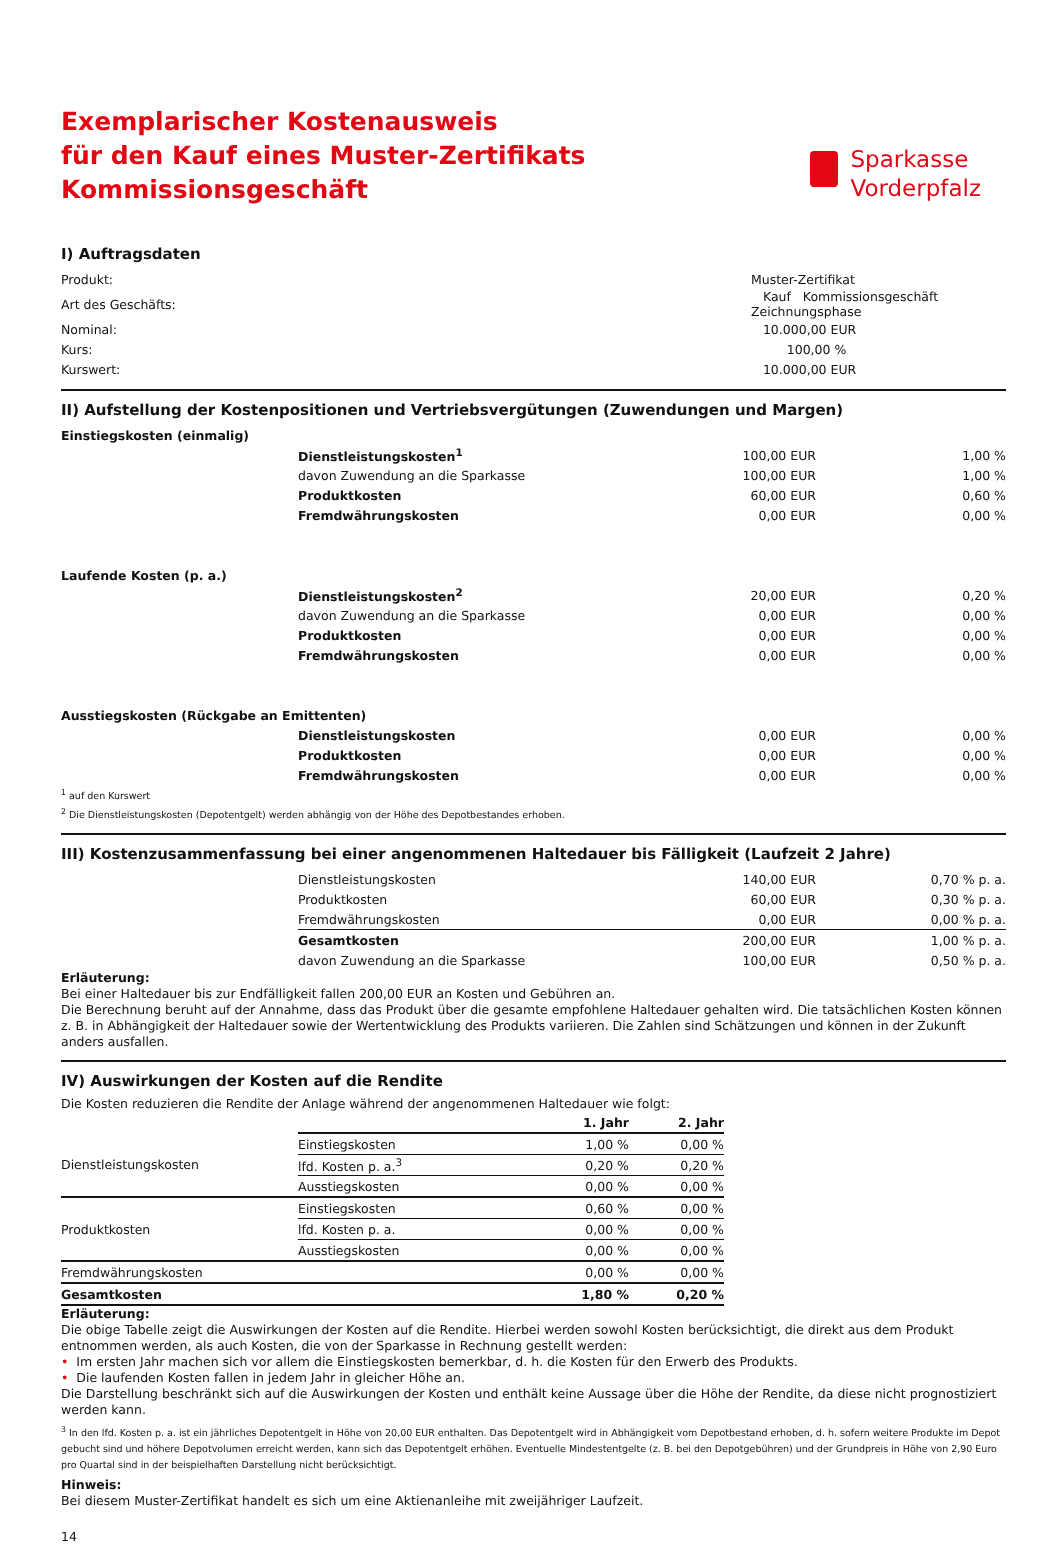Exemplarischer Kostenausweis
für den Kauf eines Muster-Zertifikats
Kommissionsgeschäft
Sparkasse
Vorderpfalz
I) Auftragsdaten
| Produkt: | Muster-Zertifikat |
| Art des Geschäfts: | Kauf Kommissionsgeschäft Zeichnungsphase |
| Nominal: | 10.000,00 EUR |
| Kurs: | 100,00 % |
| Kurswert: | 10.000,00 EUR |
II) Aufstellung der Kostenpositionen und Vertriebsvergütungen (Zuwendungen und Margen)
| Einstiegskosten (einmalig) | | | |
| --- | --- | --- | --- |
| | Dienstleistungskosten<sup>1</sup> | 100,00 EUR | 1,00 % |
| | davon Zuwendung an die Sparkasse | 100,00 EUR | 1,00 % |
| | Produktkosten | 60,00 EUR | 0,60 % |
| | Fremdwährungskosten | 0,00 EUR | 0,00 % |
| Laufende Kosten (p. a.) | | | |
| | Dienstleistungskosten<sup>2</sup> | 20,00 EUR | 0,20 % |
| | davon Zuwendung an die Sparkasse | 0,00 EUR | 0,00 % |
| | Produktkosten | 0,00 EUR | 0,00 % |
| | Fremdwährungskosten | 0,00 EUR | 0,00 % |
| Ausstiegskosten (Rückgabe an Emittenten) | | | |
| | Dienstleistungskosten | 0,00 EUR | 0,00 % |
| | Produktkosten | 0,00 EUR | 0,00 % |
| | Fremdwährungskosten | 0,00 EUR | 0,00 % |
<sup>1</sup> auf den Kurswert
<sup>2</sup> Die Dienstleistungskosten (Depotentgelt) werden abhängig von der Höhe des Depotbestandes erhoben.
III) Kostenzusammenfassung bei einer angenommenen Haltedauer bis Fälligkeit (Laufzeit 2 Jahre)
| | Dienstleistungskosten | 140,00 EUR | 0,70 % p. a. |
| | Produktkosten | 60,00 EUR | 0,30 % p. a. |
| | Fremdwährungskosten | 0,00 EUR | 0,00 % p. a. |
| | Gesamtkosten | 200,00 EUR | 1,00 % p. a. |
| | davon Zuwendung an die Sparkasse | 100,00 EUR | 0,50 % p. a. |
Erläuterung:
Bei einer Haltedauer bis zur Endfälligkeit fallen 200,00 EUR an Kosten und Gebühren an.
Die Berechnung beruht auf der Annahme, dass das Produkt über die gesamte empfohlene Haltedauer gehalten wird. Die tatsächlichen Kosten können z. B. in Abhängigkeit der Haltedauer sowie der Wertentwicklung des Produkts variieren. Die Zahlen sind Schätzungen und können in der Zukunft anders ausfallen.
IV) Auswirkungen der Kosten auf die Rendite
Die Kosten reduzieren die Rendite der Anlage während der angenommenen Haltedauer wie folgt:
| | | 1. Jahr | 2. Jahr |
| --- | --- | --- | --- |
| Dienstleistungskosten | Einstiegskosten | 1,00 % | 0,00 % |
| | lfd. Kosten p. a.<sup>3</sup> | 0,20 % | 0,20 % |
| | Ausstiegskosten | 0,00 % | 0,00 % |
| Produktkosten | Einstiegskosten | 0,60 % | 0,00 % |
| | lfd. Kosten p. a. | 0,00 % | 0,00 % |
| | Ausstiegskosten | 0,00 % | 0,00 % |
| Fremdwährungskosten | | 0,00 % | 0,00 % |
| Gesamtkosten | | 1,80 % | 0,20 % |
Erläuterung:
Die obige Tabelle zeigt die Auswirkungen der Kosten auf die Rendite. Hierbei werden sowohl Kosten berücksichtigt, die direkt aus dem Produkt entnommen werden, als auch Kosten, die von der Sparkasse in Rechnung gestellt werden:
• Im ersten Jahr machen sich vor allem die Einstiegskosten bemerkbar, d. h. die Kosten für den Erwerb des Produkts.
• Die laufenden Kosten fallen in jedem Jahr in gleicher Höhe an.
Die Darstellung beschränkt sich auf die Auswirkungen der Kosten und enthält keine Aussage über die Höhe der Rendite, da diese nicht prognostiziert werden kann.
<sup>3</sup> In den lfd. Kosten p. a. ist ein jährliches Depotentgelt in Höhe von 20,00 EUR enthalten. Das Depotentgelt wird in Abhängigkeit vom Depotbestand erhoben, d. h. sofern weitere Produkte im Depot gebucht sind und höhere Depotvolumen erreicht werden, kann sich das Depotentgelt erhöhen. Eventuelle Mindestentgelte (z. B. bei den Depotgebühren) und der Grundpreis in Höhe von 2,90 Euro pro Quartal sind in der beispielhaften Darstellung nicht berücksichtigt.
Hinweis:
Bei diesem Muster-Zertifikat handelt es sich um eine Aktienanleihe mit zweijähriger Laufzeit.
14